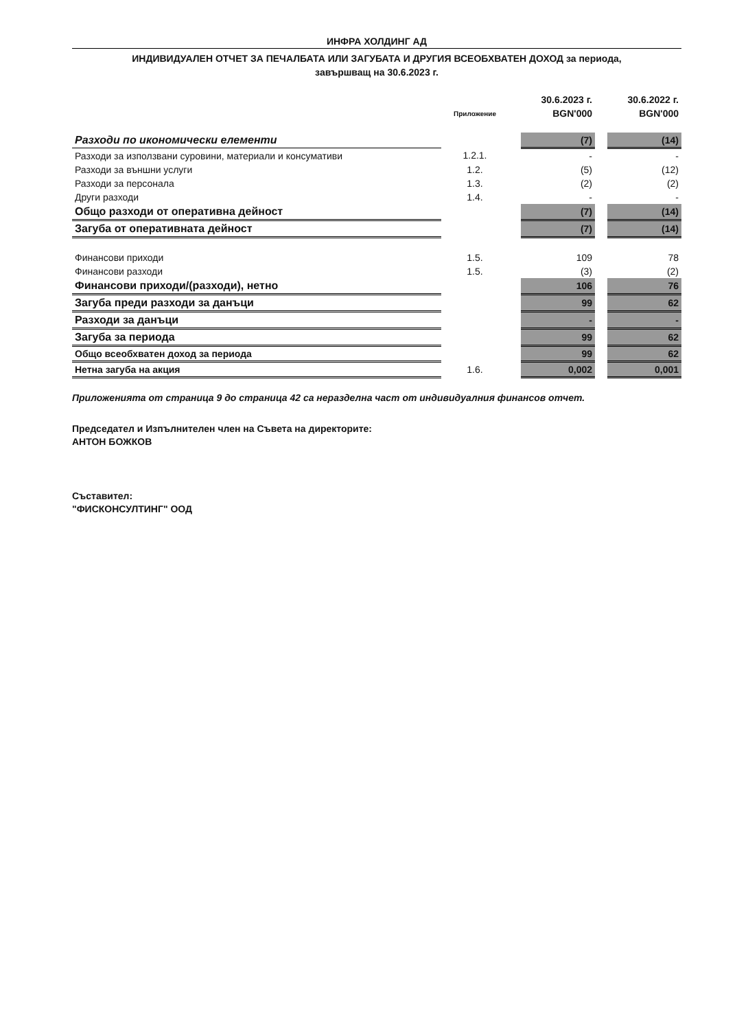ИНФРА ХОЛДИНГ АД
ИНДИВИДУАЛЕН ОТЧЕТ ЗА ПЕЧАЛБАТА ИЛИ ЗАГУБАТА И ДРУГИЯ ВСЕОБХВАТЕН ДОХОД за периода,
завършващ на 30.6.2023 г.
| | | | 30.6.2023 г. | | 30.6.2022 г. |
| --- | --- | --- | --- | --- | --- |
| | Приложение | | BGN'000 | | BGN'000 |
| Разходи по икономически елементи | | | (7) | | (14) |
| Разходи за използвани суровини, материали и консумативи | 1.2.1. | | - | | - |
| Разходи за външни услуги | 1.2. | | (5) | | (12) |
| Разходи за персонала | 1.3. | | (2) | | (2) |
| Други разходи | 1.4. | | - | | - |
| Общо разходи от оперативна дейност | | | (7) | | (14) |
| Загуба от оперативната дейност | | | (7) | | (14) |
| Финансови приходи | 1.5. | | 109 | | 78 |
| Финансови разходи | 1.5. | | (3) | | (2) |
| Финансови приходи/(разходи), нетно | | | 106 | | 76 |
| Загуба преди разходи за данъци | | | 99 | | 62 |
| Разходи за данъци | | | - | | - |
| Загуба за периода | | | 99 | | 62 |
| Общо всеобхватен доход за периода | | | 99 | | 62 |
| Нетна загуба на акция | 1.6. | | 0,002 | | 0,001 |
Приложенията от страница 9 до страница 42 са неразделна част от индивидуалния финансов отчет.
Председател и Изпълнителен член на Съвета на директорите:
АНТОН БОЖКОВ
Съставител:
"ФИСКОНСУЛТИНГ" ООД